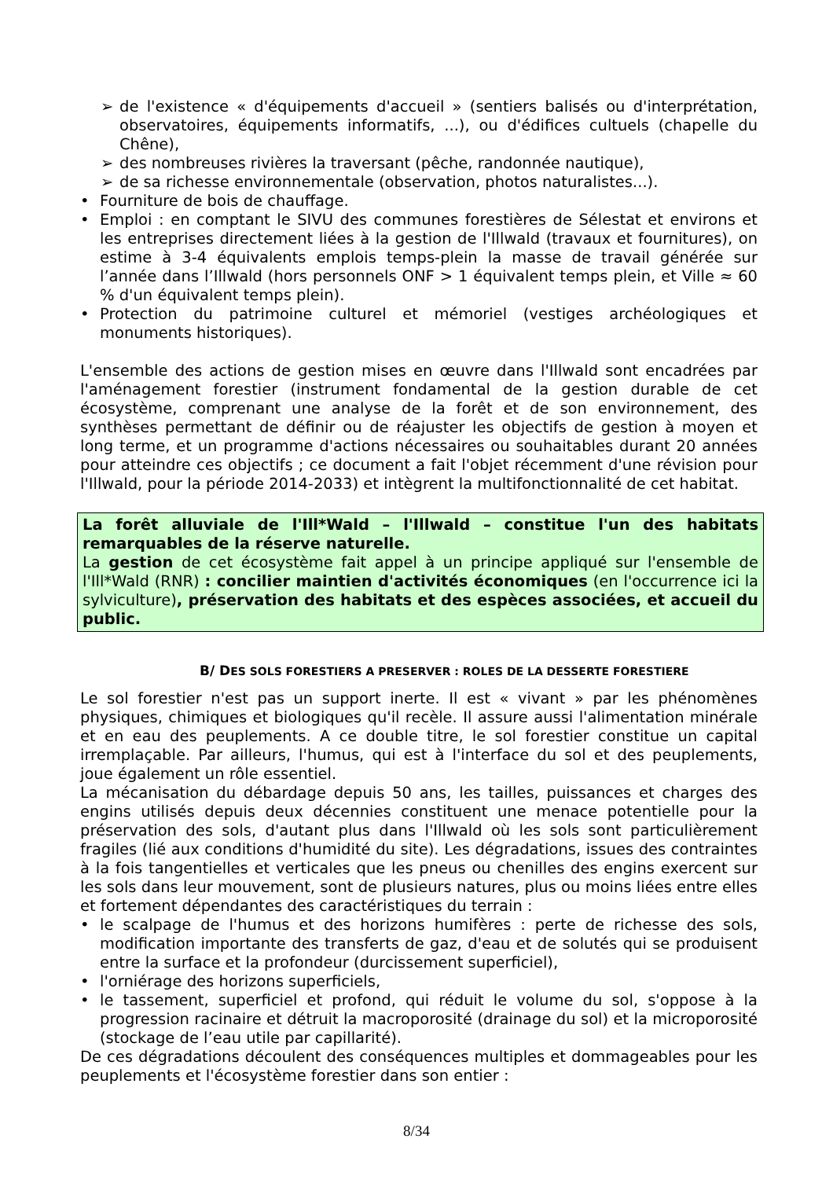➢ de l'existence « d'équipements d'accueil » (sentiers balisés ou d'interprétation, observatoires, équipements informatifs, ...), ou d'édifices cultuels (chapelle du Chêne),
➢ des nombreuses rivières la traversant (pêche, randonnée nautique),
➢ de sa richesse environnementale (observation, photos naturalistes...).
• Fourniture de bois de chauffage.
• Emploi : en comptant le SIVU des communes forestières de Sélestat et environs et les entreprises directement liées à la gestion de l'Illwald (travaux et fournitures), on estime à 3-4 équivalents emplois temps-plein la masse de travail générée sur l’année dans l’Illwald (hors personnels ONF > 1 équivalent temps plein, et Ville ≈ 60 % d'un équivalent temps plein).
• Protection du patrimoine culturel et mémoriel (vestiges archéologiques et monuments historiques).
L'ensemble des actions de gestion mises en œuvre dans l'Illwald sont encadrées par l'aménagement forestier (instrument fondamental de la gestion durable de cet écosystème, comprenant une analyse de la forêt et de son environnement, des synthèses permettant de définir ou de réajuster les objectifs de gestion à moyen et long terme, et un programme d'actions nécessaires ou souhaitables durant 20 années pour atteindre ces objectifs ; ce document a fait l'objet récemment d'une révision pour l'Illwald, pour la période 2014-2033) et intègrent la multifonctionnalité de cet habitat.
La forêt alluviale de l'Ill*Wald – l'Illwald – constitue l'un des habitats remarquables de la réserve naturelle.
La gestion de cet écosystème fait appel à un principe appliqué sur l'ensemble de l'Ill*Wald (RNR) : concilier maintien d'activités économiques (en l'occurrence ici la sylviculture), préservation des habitats et des espèces associées, et accueil du public.
B/ DES SOLS FORESTIERS A PRESERVER : ROLES DE LA DESSERTE FORESTIERE
Le sol forestier n'est pas un support inerte. Il est « vivant » par les phénomènes physiques, chimiques et biologiques qu'il recèle. Il assure aussi l'alimentation minérale et en eau des peuplements. A ce double titre, le sol forestier constitue un capital irremplaçable. Par ailleurs, l'humus, qui est à l'interface du sol et des peuplements, joue également un rôle essentiel.
La mécanisation du débardage depuis 50 ans, les tailles, puissances et charges des engins utilisés depuis deux décennies constituent une menace potentielle pour la préservation des sols, d'autant plus dans l'Illwald où les sols sont particulièrement fragiles (lié aux conditions d'humidité du site). Les dégradations, issues des contraintes à la fois tangentielles et verticales que les pneus ou chenilles des engins exercent sur les sols dans leur mouvement, sont de plusieurs natures, plus ou moins liées entre elles et fortement dépendantes des caractéristiques du terrain :
• le scalpage de l'humus et des horizons humifères : perte de richesse des sols, modification importante des transferts de gaz, d'eau et de solutés qui se produisent entre la surface et la profondeur (durcissement superficiel),
• l'orniérage des horizons superficiels,
• le tassement, superficiel et profond, qui réduit le volume du sol, s'oppose à la progression racinaire et détruit la macroporosité (drainage du sol) et la microporosité (stockage de l’eau utile par capillarité).
De ces dégradations découlent des conséquences multiples et dommageables pour les peuplements et l'écosystème forestier dans son entier :
8/34